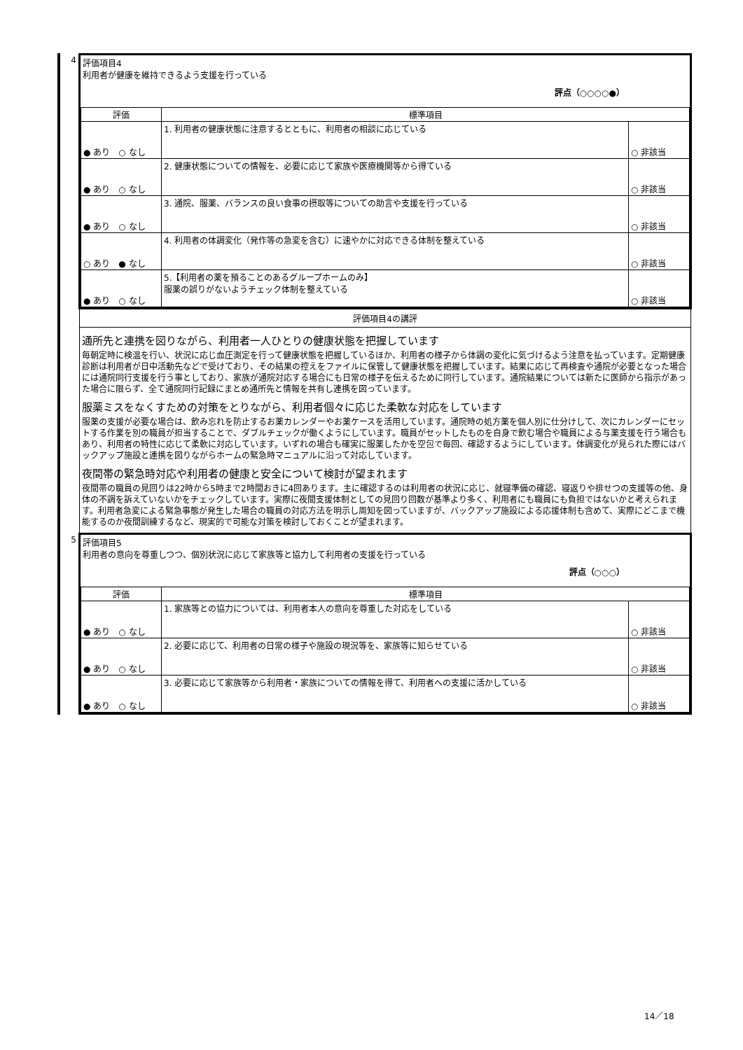| 4 | 評価項目4 利用者が健康を維持できるよう支援を行っている 評点（○○○○●） / 評価 / 標準項目 / / / ● あり ○ なし / 1. 利用者の健康状態に注意するとともに、利用者の相談に応じている / ○ 非該当 / / ● あり ○ なし / 2. 健康状態についての情報を、必要に応じて家族や医療機関等から得ている / ○ 非該当 / / ● あり ○ なし / 3. 通院、服薬、バランスの良い食事の摂取等についての助言や支援を行っている / ○ 非該当 / / ○ あり ● なし / 4. 利用者の体調変化（発作等の急変を含む）に速やかに対応できる体制を整えている / ○ 非該当 / / ● あり ○ なし / 5.【利用者の薬を預ることのあるグループホームのみ】 服薬の誤りがないようチェック体制を整えている / ○ 非該当 / |
| | 評価項目4の講評 |
| | 通所先と連携を図りながら、利用者一人ひとりの健康状態を把握しています 毎朝定時に検温を行い、状況に応じ血圧測定を行って健康状態を把握しているほか、利用者の様子から体調の変化に気づけるよう注意を払っています。定期健康診断は利用者が日中活動先などで受けており、その結果の控えをファイルに保管して健康状態を把握しています。結果に応じて再検査や通院が必要となった場合には通院同行支援を行う事としており、家族が通院対応する場合にも日常の様子を伝えるために同行しています。通院結果については新たに医師から指示があった場合に限らず、全て通院同行記録にまとめ通所先と情報を共有し連携を図っています。 服薬ミスをなくすための対策をとりながら、利用者個々に応じた柔軟な対応をしています 服薬の支援が必要な場合は、飲み忘れを防止するお薬カレンダーやお薬ケースを活用しています。通院時の処方薬を個人別に仕分けして、次にカレンダーにセットする作業を別の職員が担当することで、ダブルチェックが働くようにしています。職員がセットしたものを自身で飲む場合や職員による与薬支援を行う場合もあり、利用者の特性に応じて柔軟に対応しています。いずれの場合も確実に服薬したかを空包で毎回、確認するようにしています。体調変化が見られた際にはバックアップ施設と連携を図りながらホームの緊急時マニュアルに沿って対応しています。 夜間帯の緊急時対応や利用者の健康と安全について検討が望まれます 夜間帯の職員の見回りは22時から5時まで2時間おきに4回あります。主に確認するのは利用者の状況に応じ、就寝準備の確認、寝返りや排せつの支援等の他、身体の不調を訴えていないかをチェックしています。実際に夜間支援体制としての見回り回数が基準より多く、利用者にも職員にも負担ではないかと考えられます。利用者急変による緊急事態が発生した場合の職員の対応方法を明示し周知を図っていますが、バックアップ施設による応援体制も含めて、実際にどこまで機能するのか夜間訓練するなど、現実的で可能な対策を検討しておくことが望まれます。 |
| 5 | 評価項目5 利用者の意向を尊重しつつ、個別状況に応じて家族等と協力して利用者の支援を行っている 評点（○○○） / 評価 / 標準項目 / / / ● あり ○ なし / 1. 家族等との協力については、利用者本人の意向を尊重した対応をしている / ○ 非該当 / / ● あり ○ なし / 2. 必要に応じて、利用者の日常の様子や施設の現況等を、家族等に知らせている / ○ 非該当 / / ● あり ○ なし / 3. 必要に応じて家族等から利用者・家族についての情報を得て、利用者への支援に活かしている / ○ 非該当 / |
14／18